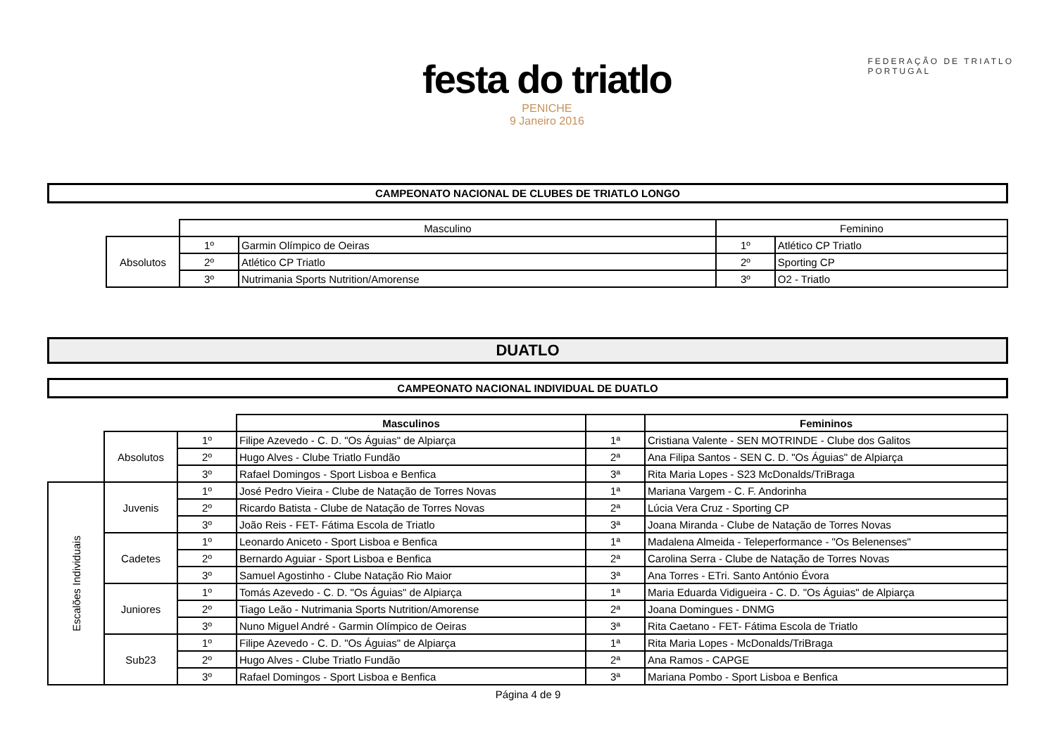festa do triatlo
PENICHE
9 Janeiro 2016
FEDERAÇÃO DE TRIATLO
PORTUGAL
CAMPEONATO NACIONAL DE CLUBES DE TRIATLO LONGO
| | Masculino | | Feminino | |
| --- | --- | --- | --- | --- |
| Absolutos | 1º | Garmin Olímpico de Oeiras | 1º | Atlético CP Triatlo |
| | 2º | Atlético CP Triatlo | 2º | Sporting CP |
| | 3º | Nutrimania Sports Nutrition/Amorense | 3º | O2 - Triatlo |
DUATLO
CAMPEONATO NACIONAL INDIVIDUAL DE DUATLO
| | | | Masculinos | | Femininos |
| --- | --- | --- | --- | --- | --- |
| | Absolutos | 1º | Filipe Azevedo - C. D. "Os Águias" de Alpiarça | 1ª | Cristiana Valente - SEN MOTRINDE - Clube dos Galitos |
| | | 2º | Hugo Alves - Clube Triatlo Fundão | 2ª | Ana Filipa Santos - SEN C. D. "Os Águias" de Alpiarça |
| | | 3º | Rafael Domingos - Sport Lisboa e Benfica | 3ª | Rita Maria Lopes - S23 McDonalds/TriBraga |
| Escalões Individuais | Juvenis | 1º | José Pedro Vieira - Clube de Natação de Torres Novas | 1ª | Mariana Vargem - C. F. Andorinha |
| | | 2º | Ricardo Batista - Clube de Natação de Torres Novas | 2ª | Lúcia Vera Cruz - Sporting CP |
| | | 3º | João Reis - FET- Fátima Escola de Triatlo | 3ª | Joana Miranda - Clube de Natação de Torres Novas |
| | Cadetes | 1º | Leonardo Aniceto - Sport Lisboa e Benfica | 1ª | Madalena Almeida - Teleperformance - "Os Belenenses" |
| | | 2º | Bernardo Aguiar - Sport Lisboa e Benfica | 2ª | Carolina Serra - Clube de Natação de Torres Novas |
| | | 3º | Samuel Agostinho - Clube Natação Rio Maior | 3ª | Ana Torres - ETri. Santo António Évora |
| | Juniores | 1º | Tomás Azevedo - C. D. "Os Águias" de Alpiarça | 1ª | Maria Eduarda Vidigueira - C. D. "Os Águias" de Alpiarça |
| | | 2º | Tiago Leão - Nutrimania Sports Nutrition/Amorense | 2ª | Joana Domingues - DNMG |
| | | 3º | Nuno Miguel André - Garmin Olímpico de Oeiras | 3ª | Rita Caetano - FET- Fátima Escola de Triatlo |
| | Sub23 | 1º | Filipe Azevedo - C. D. "Os Águias" de Alpiarça | 1ª | Rita Maria Lopes - McDonalds/TriBraga |
| | | 2º | Hugo Alves - Clube Triatlo Fundão | 2ª | Ana Ramos - CAPGE |
| | | 3º | Rafael Domingos - Sport Lisboa e Benfica | 3ª | Mariana Pombo - Sport Lisboa e Benfica |
Página 4 de 9